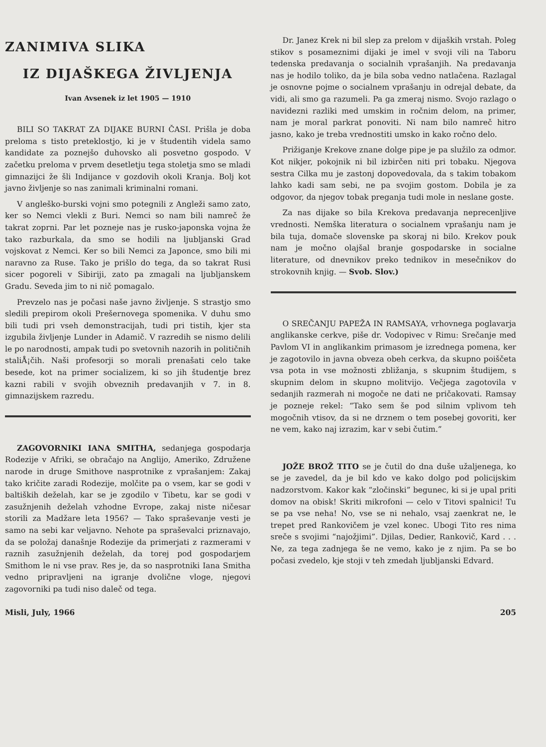ZANIMIVA SLIKA
IZ DIJAŠKEGA ŽIVLJENJA
Ivan Avsenek iz let 1905 — 1910
BILI SO TAKRAT ZA DIJAKE BURNI ČASI. Prišla je doba preloma s tisto preteklostjo, ki je v študentih videla samo kandidate za poznejšo duhovsko ali posvetno gospodo. V začetku preloma v prvem desetletju tega stoletja smo se mladi gimnazijci že šli Indijance v gozdovih okoli Kranja. Bolj kot javno življenje so nas zanimali kriminalni romani.
V angleško-burski vojni smo potegnili z Angleži samo zato, ker so Nemci vlekli z Buri. Nemci so nam bili namreč že takrat zoprni. Par let pozneje nas je rusko-japonska vojna že tako razburkala, da smo se hodili na ljubljanski Grad vojskovat z Nemci. Ker so bili Nemci za Japonce, smo bili mi naravno za Ruse. Tako je prišlo do tega, da so takrat Rusi sicer pogoreli v Sibiriji, zato pa zmagali na ljubljanskem Gradu. Seveda jim to ni nič pomagalo.
Prevzelo nas je počasi naše javno življenje. S strastjo smo sledili prepirom okoli Prešernovega spomenika. V duhu smo bili tudi pri vseh demonstracijah, tudi pri tistih, kjer sta izgubila življenje Lunder in Adamič. V razredih se nismo delili le po narodnosti, ampak tudi po svetovnih nazorih in političnih staliÅ¡čih. Naši profesorji so morali prenašati celo take besede, kot na primer socializem, ki so jih študentje brez kazni rabili v svojih obveznih predavanjih v 7. in 8. gimnazijskem razredu.
ZAGOVORNIKI IANA SMITHA, sedanjega gospodarja Rodezije v Afriki, se obračajo na Anglijo, Ameriko, Združene narode in druge Smithove nasprotnike z vprašanjem: Zakaj tako kričite zaradi Rodezije, molčite pa o vsem, kar se godi v baltiških deželah, kar se je zgodilo v Tibetu, kar se godi v zasužnjenih deželah vzhodne Evrope, zakaj niste ničesar storili za Madžare leta 1956? — Tako spraševanje vesti je samo na sebi kar veljavno. Nehote pa spraševalci priznavajo, da se položaj današnje Rodezije da primerjati z razmerami v raznih zasužnjenih deželah, da torej pod gospodarjem Smithom le ni vse prav. Res je, da so nasprotniki Iana Smitha vedno pripravljeni na igranje dvolične vloge, njegovi zagovorniki pa tudi niso daleč od tega.
Dr. Janez Krek ni bil slep za prelom v dijaških vrstah. Poleg stikov s posameznimi dijaki je imel v svoji vili na Taboru tedenska predavanja o socialnih vprašanjih. Na predavanja nas je hodilo toliko, da je bila soba vedno natlačena. Razlagal je osnovne pojme o socialnem vprašanju in odrejal debate, da vidi, ali smo ga razumeli. Pa ga zmeraj nismo. Svojo razlago o navidezni razliki med umskim in ročnim delom, na primer, nam je moral parkrat ponoviti. Ni nam bilo namreč hitro jasno, kako je treba vrednostiti umsko in kako ročno delo.
Prižiganje Krekove znane dolge pipe je pa služilo za odmor. Kot nikjer, pokojnik ni bil izbirčen niti pri tobaku. Njegova sestra Cilka mu je zastonj dopovedovala, da s takim tobakom lahko kadi sam sebi, ne pa svojim gostom. Dobila je za odgovor, da njegov tobak preganja tudi mole in neslane goste.
Za nas dijake so bila Krekova predavanja neprecenljive vrednosti. Nemška literatura o socialnem vprašanju nam je bila tuja, domače slovenske pa skoraj ni bilo. Krekov pouk nam je močno olajšal branje gospodarske in socialne literature, od dnevnikov preko tednikov in mesečnikov do strokovnih knjig. — Svob. Slov.)
O SREČANJU PAPEŽA IN RAMSAYA, vrhovnega poglavarja anglikanske cerkve, piše dr. Vodopivec v Rimu: Srečanje med Pavlom VI in anglikankim primasom je izrednega pomena, ker je zagotovilo in javna obveza obeh cerkva, da skupno poiščeta vsa pota in vse možnosti zbližanja, s skupnim študijem, s skupnim delom in skupno molitvijo. Večjega zagotovila v sedanjih razmerah ni mogoče ne dati ne pričakovati. Ramsay je pozneje rekel: “Tako sem še pod silnim vplivom teh mogočnih vtisov, da si ne drznem o tem posebej govoriti, ker ne vem, kako naj izrazim, kar v sebi čutim.”
JOŽE BROŽ TITO se je čutil do dna duše užaljenega, ko se je zavedel, da je bil kdo ve kako dolgo pod policijskim nadzorstvom. Kakor kak “zločinski” begunec, ki si je upal priti domov na obisk! Skriti mikrofoni — celo v Titovi spalnici! Tu se pa vse neha! No, vse se ni nehalo, vsaj zaenkrat ne, le trepet pred Rankovičem je vzel konec. Ubogi Tito res nima sreče s svojimi “najožjimi”. Djilas, Dedier, Rankovič, Kard . . . Ne, za tega zadnjega še ne vemo, kako je z njim. Pa se bo počasi zvedelo, kje stoji v teh zmedah ljubljanski Edvard.
Misli, July, 1966 205